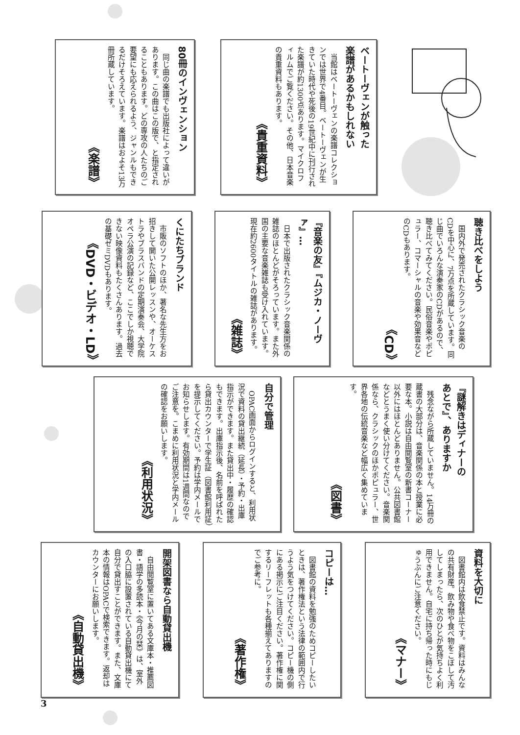ベートーヴェンが触った
楽譜があるかもしれない
当館はベートーヴェンの楽譜コレクションでは世界で4番目。ベートーヴェンが生きていた時代や死後の19世紀中に刊行された楽譜が約1300点あります。マイクロフィルムでご覧ください。その他、日本音楽の貴重資料もあります。
《貴重資料》
80冊のインヴェンション
同じ曲の楽譜でも出版社によって違いがあります。この曲はこの版で、と指定されることもあります。どの専攻の人たちのご要望にも応えられるよう、ジャンルもできるだけそろえています。楽譜はおよそ13万冊所蔵しています。
《楽譜》
聴き比べをしよう
国内外で発売されたクラシック音楽のCDを中心に、7万点を所蔵しています。同じ曲でいろんな演奏家のCDがあるので、聴き比べてみてください。民俗音楽やポピュラー、コマーシャルの音楽や効果音などのCDもあります。
《CD》
『音楽の友』『ムジカ・ノーヴァ』…
日本で出版されたクラシック音楽関係の雑誌のほとんどがそろっています。また外国の主要な音楽雑誌も受け入れています。現在約2600タイトルの雑誌があります。
《雑誌》
くにたちブランド
市販のソフトのほか、著名な先生方をお招きして開いた公開レッスンや、オーケストラやブラスバンドの定期演奏会、大学院オペラ公演の記録など、ここでしか視聴できない映像資料もたくさんあります。過去の基礎ゼミDVDもあります。
《DVD・ビデオ・LD》
『謎解きはディナーの
あとで』、ありますか
残念ながら所蔵していません。14万冊の蔵書の大部分は、音楽関係の本と授業に必要な本。小説は自由閲覧室の新書コーナー以外にはほとんどありません。公共図書館などとうまく使い分けてください。音楽関係なら、クラシックのほかポピュラー、世界各地の伝統音楽など幅広く集めています。
《図書》
自分で管理
OPAC画面からログインすると、利用状況で資料の貸出継続（延長）・予約・出庫指示ができます。また貸出中・履歴の確認もできます。出庫指示後、名前を呼ばれたら貸出カウンターで学生証（図書館利用証）を提示してください。予約は学内メールでお知らせします。有効期間は1週間なのでご注意を。こまめに利用状況と学内メールの確認をお願いします。
《利用状況》
資料を大切に
図書館内は飲食禁止です。資料はみんなの共有財産。飲み物や食べ物をこぼして汚してしまったら、次のひとが気持ちよく利用できません。自宅に持ち帰った時にもじゅうぶんにご注意ください。
《マナー》
コピーは…
図書館の資料を勉強のためコピーしたいときは、著作権法という法律の範囲内で行うよう気をつけてください。コピー機の側にある掲示にご注目ください。著作権に関するリーフレットも各種揃えてありますのでご参考に。
《著作権》
開架図書なら自動貸出機
自由閲覧室に置いてある文庫本・推薦図書・語学の多読本・《今月の栞》は、室外の入口脇に設置されている自動貸出機にて自分で貸出すことができます。また、文庫本の情報はOPACで検索できます。返却はカウンターにお願いします。
《自動貸出機》
3